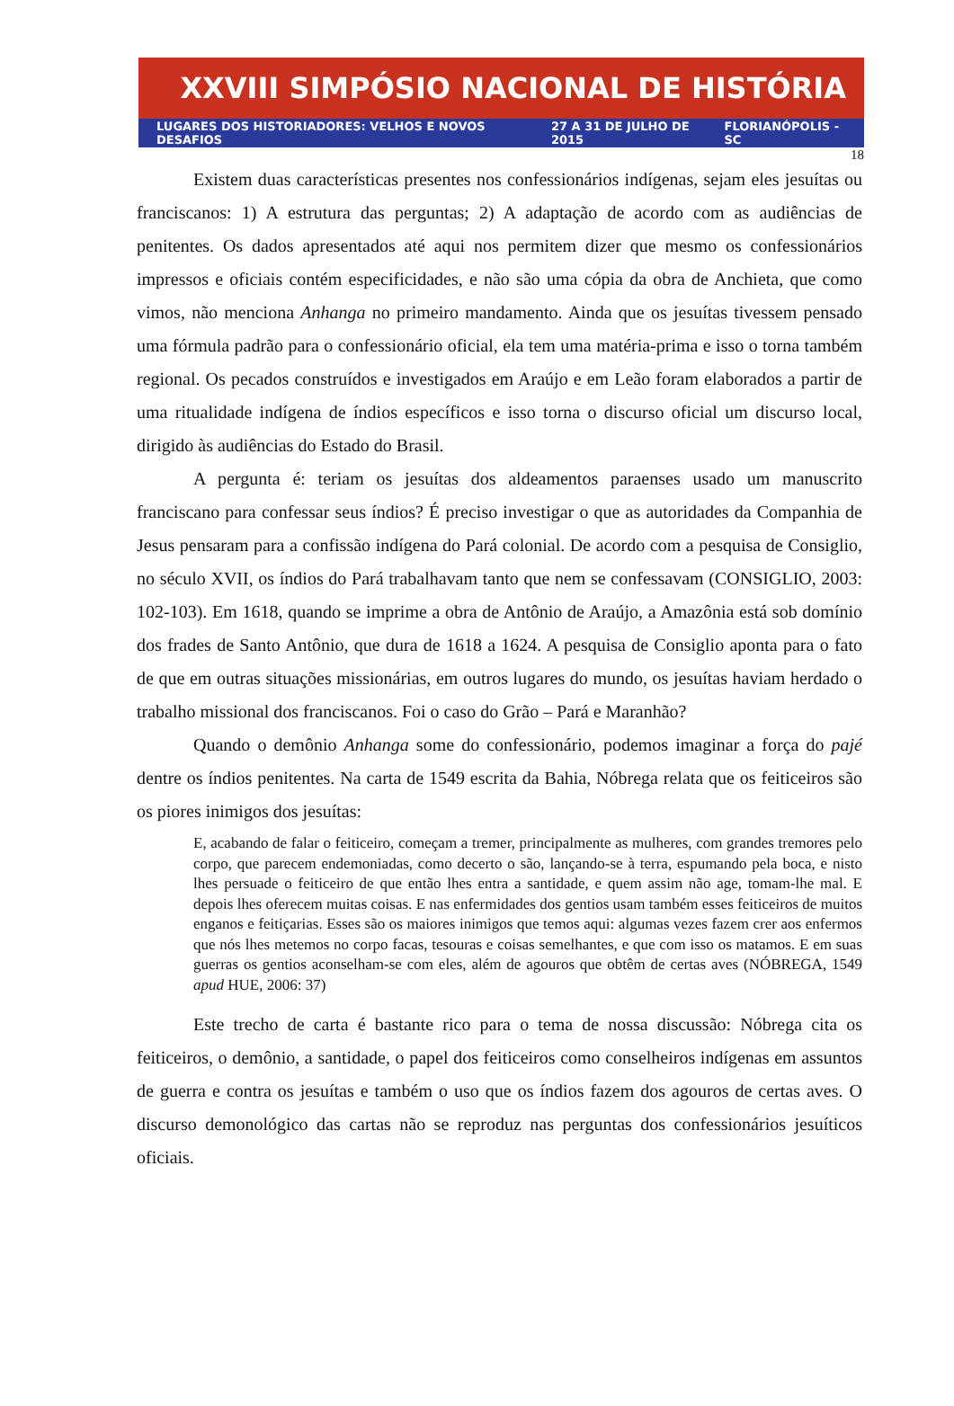XXVIII SIMPÓSIO NACIONAL DE HISTÓRIA
LUGARES DOS HISTORIADORES: VELHOS E NOVOS DESAFIOS 27 A 31 DE JULHO DE 2015 FLORIANÓPOLIS - SC
18
Existem duas características presentes nos confessionários indígenas, sejam eles jesuítas ou franciscanos: 1) A estrutura das perguntas; 2) A adaptação de acordo com as audiências de penitentes. Os dados apresentados até aqui nos permitem dizer que mesmo os confessionários impressos e oficiais contém especificidades, e não são uma cópia da obra de Anchieta, que como vimos, não menciona Anhanga no primeiro mandamento. Ainda que os jesuítas tivessem pensado uma fórmula padrão para o confessionário oficial, ela tem uma matéria-prima e isso o torna também regional. Os pecados construídos e investigados em Araújo e em Leão foram elaborados a partir de uma ritualidade indígena de índios específicos e isso torna o discurso oficial um discurso local, dirigido às audiências do Estado do Brasil.
A pergunta é: teriam os jesuítas dos aldeamentos paraenses usado um manuscrito franciscano para confessar seus índios? É preciso investigar o que as autoridades da Companhia de Jesus pensaram para a confissão indígena do Pará colonial. De acordo com a pesquisa de Consiglio, no século XVII, os índios do Pará trabalhavam tanto que nem se confessavam (CONSIGLIO, 2003: 102-103). Em 1618, quando se imprime a obra de Antônio de Araújo, a Amazônia está sob domínio dos frades de Santo Antônio, que dura de 1618 a 1624. A pesquisa de Consiglio aponta para o fato de que em outras situações missionárias, em outros lugares do mundo, os jesuítas haviam herdado o trabalho missional dos franciscanos. Foi o caso do Grão – Pará e Maranhão?
Quando o demônio Anhanga some do confessionário, podemos imaginar a força do pajé dentre os índios penitentes. Na carta de 1549 escrita da Bahia, Nóbrega relata que os feiticeiros são os piores inimigos dos jesuítas:
E, acabando de falar o feiticeiro, começam a tremer, principalmente as mulheres, com grandes tremores pelo corpo, que parecem endemoniadas, como decerto o são, lançando-se à terra, espumando pela boca, e nisto lhes persuade o feiticeiro de que então lhes entra a santidade, e quem assim não age, tomam-lhe mal. E depois lhes oferecem muitas coisas. E nas enfermidades dos gentios usam também esses feiticeiros de muitos enganos e feitiçarias. Esses são os maiores inimigos que temos aqui: algumas vezes fazem crer aos enfermos que nós lhes metemos no corpo facas, tesouras e coisas semelhantes, e que com isso os matamos. E em suas guerras os gentios aconselham-se com eles, além de agouros que obtêm de certas aves (NÓBREGA, 1549 apud HUE, 2006: 37)
Este trecho de carta é bastante rico para o tema de nossa discussão: Nóbrega cita os feiticeiros, o demônio, a santidade, o papel dos feiticeiros como conselheiros indígenas em assuntos de guerra e contra os jesuítas e também o uso que os índios fazem dos agouros de certas aves. O discurso demonológico das cartas não se reproduz nas perguntas dos confessionários jesuíticos oficiais.